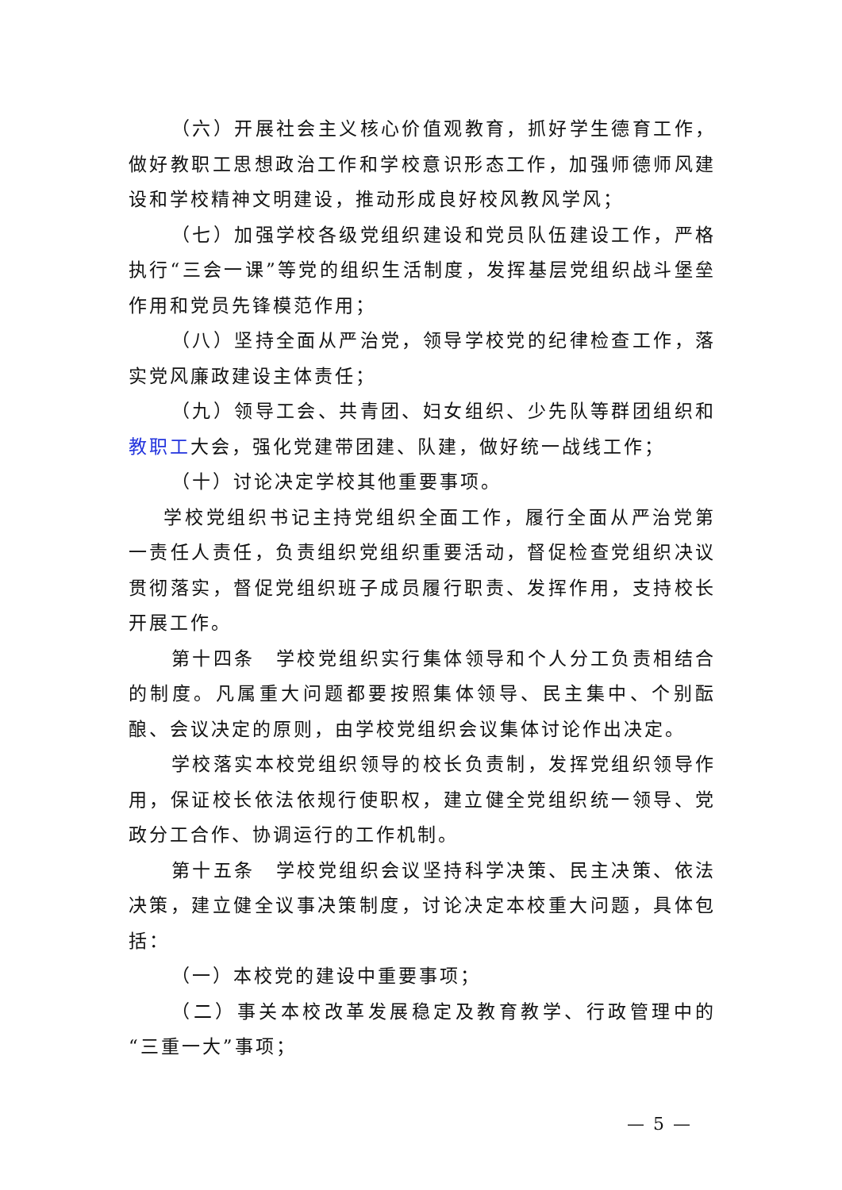（六）开展社会主义核心价值观教育，抓好学生德育工作，做好教职工思想政治工作和学校意识形态工作，加强师德师风建设和学校精神文明建设，推动形成良好校风教风学风；
（七）加强学校各级党组织建设和党员队伍建设工作，严格执行“三会一课”等党的组织生活制度，发挥基层党组织战斗堡垒作用和党员先锋模范作用；
（八）坚持全面从严治党，领导学校党的纪律检查工作，落实党风廉政建设主体责任；
（九）领导工会、共青团、妇女组织、少先队等群团组织和教职工大会，强化党建带团建、队建，做好统一战线工作；
（十）讨论决定学校其他重要事项。
学校党组织书记主持党组织全面工作，履行全面从严治党第一责任人责任，负责组织党组织重要活动，督促检查党组织决议贯彻落实，督促党组织班子成员履行职责、发挥作用，支持校长开展工作。
第十四条　学校党组织实行集体领导和个人分工负责相结合的制度。凡属重大问题都要按照集体领导、民主集中、个别酝酿、会议决定的原则，由学校党组织会议集体讨论作出决定。
学校落实本校党组织领导的校长负责制，发挥党组织领导作用，保证校长依法依规行使职权，建立健全党组织统一领导、党政分工合作、协调运行的工作机制。
第十五条　学校党组织会议坚持科学决策、民主决策、依法决策，建立健全议事决策制度，讨论决定本校重大问题，具体包括：
（一）本校党的建设中重要事项；
（二）事关本校改革发展稳定及教育教学、行政管理中的“三重一大”事项；
— 5 —